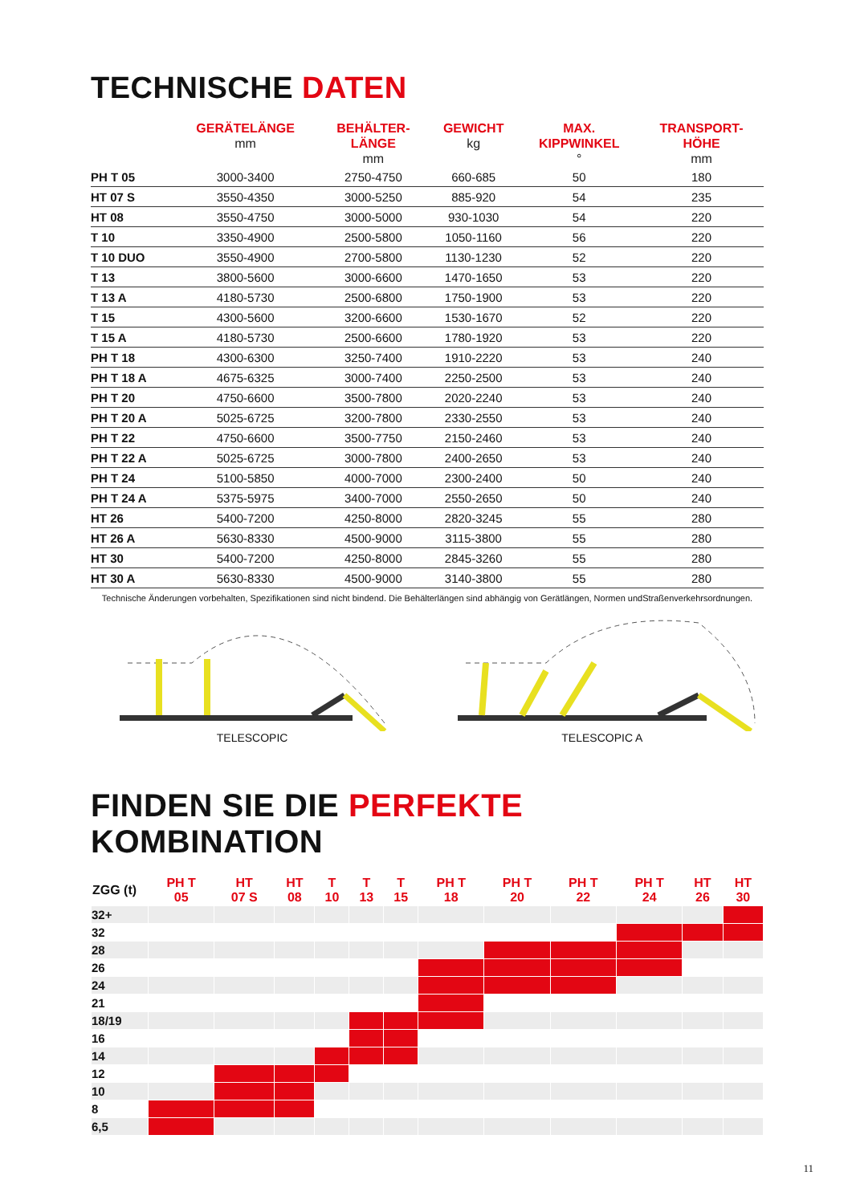TECHNISCHE DATEN
| | GERÄTELÄNGE mm | BEHÄLTER- LÄNGE mm | GEWICHT kg | MAX. KIPPWINKEL ° | TRANSPORT- HÖHE mm |
| --- | --- | --- | --- | --- | --- |
| PH T 05 | 3000-3400 | 2750-4750 | 660-685 | 50 | 180 |
| HT 07 S | 3550-4350 | 3000-5250 | 885-920 | 54 | 235 |
| HT 08 | 3550-4750 | 3000-5000 | 930-1030 | 54 | 220 |
| T 10 | 3350-4900 | 2500-5800 | 1050-1160 | 56 | 220 |
| T 10 DUO | 3550-4900 | 2700-5800 | 1130-1230 | 52 | 220 |
| T 13 | 3800-5600 | 3000-6600 | 1470-1650 | 53 | 220 |
| T 13 A | 4180-5730 | 2500-6800 | 1750-1900 | 53 | 220 |
| T 15 | 4300-5600 | 3200-6600 | 1530-1670 | 52 | 220 |
| T 15 A | 4180-5730 | 2500-6600 | 1780-1920 | 53 | 220 |
| PH T 18 | 4300-6300 | 3250-7400 | 1910-2220 | 53 | 240 |
| PH T 18 A | 4675-6325 | 3000-7400 | 2250-2500 | 53 | 240 |
| PH T 20 | 4750-6600 | 3500-7800 | 2020-2240 | 53 | 240 |
| PH T 20 A | 5025-6725 | 3200-7800 | 2330-2550 | 53 | 240 |
| PH T 22 | 4750-6600 | 3500-7750 | 2150-2460 | 53 | 240 |
| PH T 22 A | 5025-6725 | 3000-7800 | 2400-2650 | 53 | 240 |
| PH T 24 | 5100-5850 | 4000-7000 | 2300-2400 | 50 | 240 |
| PH T 24 A | 5375-5975 | 3400-7000 | 2550-2650 | 50 | 240 |
| HT 26 | 5400-7200 | 4250-8000 | 2820-3245 | 55 | 280 |
| HT 26 A | 5630-8330 | 4500-9000 | 3115-3800 | 55 | 280 |
| HT 30 | 5400-7200 | 4250-8000 | 2845-3260 | 55 | 280 |
| HT 30 A | 5630-8330 | 4500-9000 | 3140-3800 | 55 | 280 |
Technische Änderungen vorbehalten, Spezifikationen sind nicht bindend. Die Behälterlängen sind abhängig von Gerätlängen, Normen undStraßenverkehrsordnungen.
TELESCOPIC TELESCOPIC A
FINDEN SIE DIE PERFEKTE KOMBINATION
| ZGG (t) | PH T 05 | HT 07 S | HT 08 | T 10 | T 13 | T 15 | PH T 18 | PH T 20 | PH T 22 | PH T 24 | HT 26 | HT 30 |
| --- | --- | --- | --- | --- | --- | --- | --- | --- | --- | --- | --- | --- |
| 32+ | | | | | | | | | | | | |
| 32 | | | | | | | | | | | | |
| 28 | | | | | | | | | | | | |
| 26 | | | | | | | | | | | | |
| 24 | | | | | | | | | | | | |
| 21 | | | | | | | | | | | | |
| 18/19 | | | | | | | | | | | | |
| 16 | | | | | | | | | | | | |
| 14 | | | | | | | | | | | | |
| 12 | | | | | | | | | | | | |
| 10 | | | | | | | | | | | | |
| 8 | | | | | | | | | | | | |
| 6,5 | | | | | | | | | | | | |
11